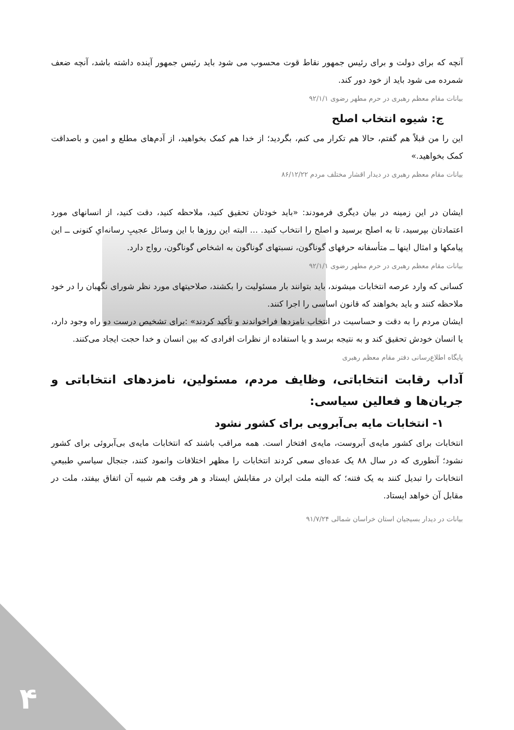آنچه که برای دولت و برای رئیس جمهور نقاط قوت محسوب می شود باید رئیس جمهور آینده داشته باشد، آنچه ضعف شمرده می شود باید از خود دور کند.
بیانات مقام معظم رهبری در حرم مطهر رضوی ۹۲/۱/۱
ج: شیوه انتخاب اصلح
این را من قبلاً هم گفتم، حالا هم تکرار می کنم، بگردید؛ از خدا هم کمک بخواهید، از آدم‌های مطلع و امین و باصداقت کمک بخواهید.»
بیانات مقام معظم رهبری در دیدار اقشار مختلف مردم ۸۶/۱۲/۲۲
ایشان در این زمینه در بیان دیگری فرمودند: «باید خودتان تحقیق کنید، ملاحظه کنید، دقت کنید، از انسانهای مورد اعتمادتان بپرسید، تا به اصلح برسید و اصلح را انتخاب کنید. ... البته این روزها با این وسائل عجیبِ رسانه‌ایِ کنونی ــ این پیامکها و امثال اینها ــ متأسفانه حرفهای گوناگون، نسبتهای گوناگون به اشخاص گوناگون، رواج دارد.
بیانات مقام معظم رهبری در حرم مطهر رضوی ۹۲/۱/۱
کسانی که وارد عرصه انتخابات میشوند، باید بتوانند بار مسئولیت را بکشند، صلاحیتهای مورد نظر شورای نگهبان را در خود ملاحظه کنند و باید بخواهند که قانون اساسی را اجرا کنند.
ایشان مردم را به دقت و حساسیت در انتخاب نامزدها فراخواندند و تأکید کردند» :برای تشخیص درست دو راه وجود دارد، یا انسان خودش تحقیق کند و به نتیجه برسد و یا استفاده از نظرات افرادی که بین انسان و خدا حجت ایجاد می‌کنند.
پایگاه اطلاع‌رسانی دفتر مقام معظم رهبری
آداب رقابت انتخاباتی، وظایف مردم، مسئولین، نامزدهای انتخاباتی و جریان‌ها و فعالین سیاسی:
۱- انتخابات مایه بی‌آبرویی برای کشور نشود
انتخابات برای کشور مایه‌ی آبروست، مایه‌ی افتخار است. همه مراقب باشند که انتخابات مایه‌ی بی‌آبروئی برای کشور نشود؛ آنطوری که در سال ۸۸ یک عده‌ای سعی کردند انتخابات را مظهر اختلافات وانمود کنند، جنجال سیاسیِ طبیعیِ انتخابات را تبدیل کنند به یک فتنه؛ که البته ملت ایران در مقابلش ایستاد و هر وقت هم شبیه آن اتفاق بیفتد، ملت در مقابل آن خواهد ایستاد.
بیانات در دیدار بسیجیان استان خراسان شمالی ۹۱/۷/۲۴
۴